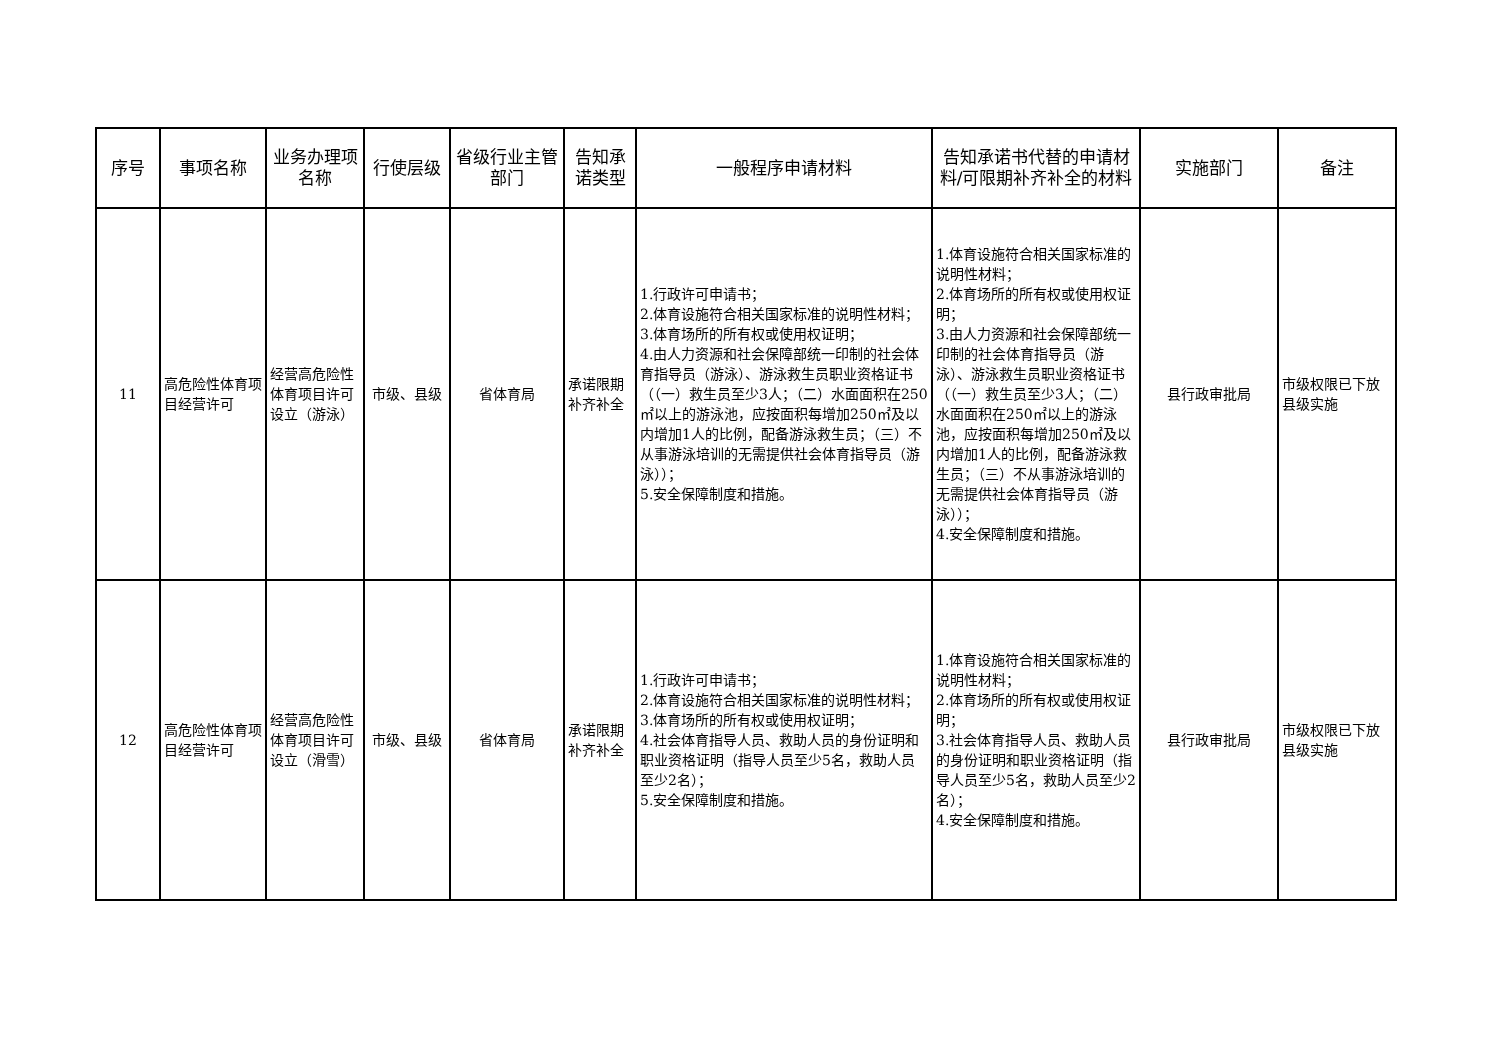| 序号 | 事项名称 | 业务办理项名称 | 行使层级 | 省级行业主管部门 | 告知承诺类型 | 一般程序申请材料 | 告知承诺书代替的申请材料/可限期补齐补全的材料 | 实施部门 | 备注 |
| --- | --- | --- | --- | --- | --- | --- | --- | --- | --- |
| 11 | 高危险性体育项目经营许可 | 经营高危险性体育项目许可设立（游泳） | 市级、县级 | 省体育局 | 承诺限期补齐补全 | 1.行政许可申请书； 2.体育设施符合相关国家标准的说明性材料； 3.体育场所的所有权或使用权证明； 4.由人力资源和社会保障部统一印制的社会体育指导员（游泳）、游泳救生员职业资格证书（（一）救生员至少3人；（二）水面面积在250㎡以上的游泳池，应按面积每增加250㎡及以内增加1人的比例，配备游泳救生员；（三）不从事游泳培训的无需提供社会体育指导员（游泳））； 5.安全保障制度和措施。 | 1.体育设施符合相关国家标准的说明性材料； 2.体育场所的所有权或使用权证明； 3.由人力资源和社会保障部统一印制的社会体育指导员（游泳）、游泳救生员职业资格证书（（一）救生员至少3人；（二）水面面积在250㎡以上的游泳池，应按面积每增加250㎡及以内增加1人的比例，配备游泳救生员；（三）不从事游泳培训的无需提供社会体育指导员（游泳））； 4.安全保障制度和措施。 | 县行政审批局 | 市级权限已下放县级实施 |
| 12 | 高危险性体育项目经营许可 | 经营高危险性体育项目许可设立（滑雪） | 市级、县级 | 省体育局 | 承诺限期补齐补全 | 1.行政许可申请书； 2.体育设施符合相关国家标准的说明性材料； 3.体育场所的所有权或使用权证明； 4.社会体育指导人员、救助人员的身份证明和职业资格证明（指导人员至少5名，救助人员至少2名）； 5.安全保障制度和措施。 | 1.体育设施符合相关国家标准的说明性材料； 2.体育场所的所有权或使用权证明； 3.社会体育指导人员、救助人员的身份证明和职业资格证明（指导人员至少5名，救助人员至少2名）； 4.安全保障制度和措施。 | 县行政审批局 | 市级权限已下放县级实施 |